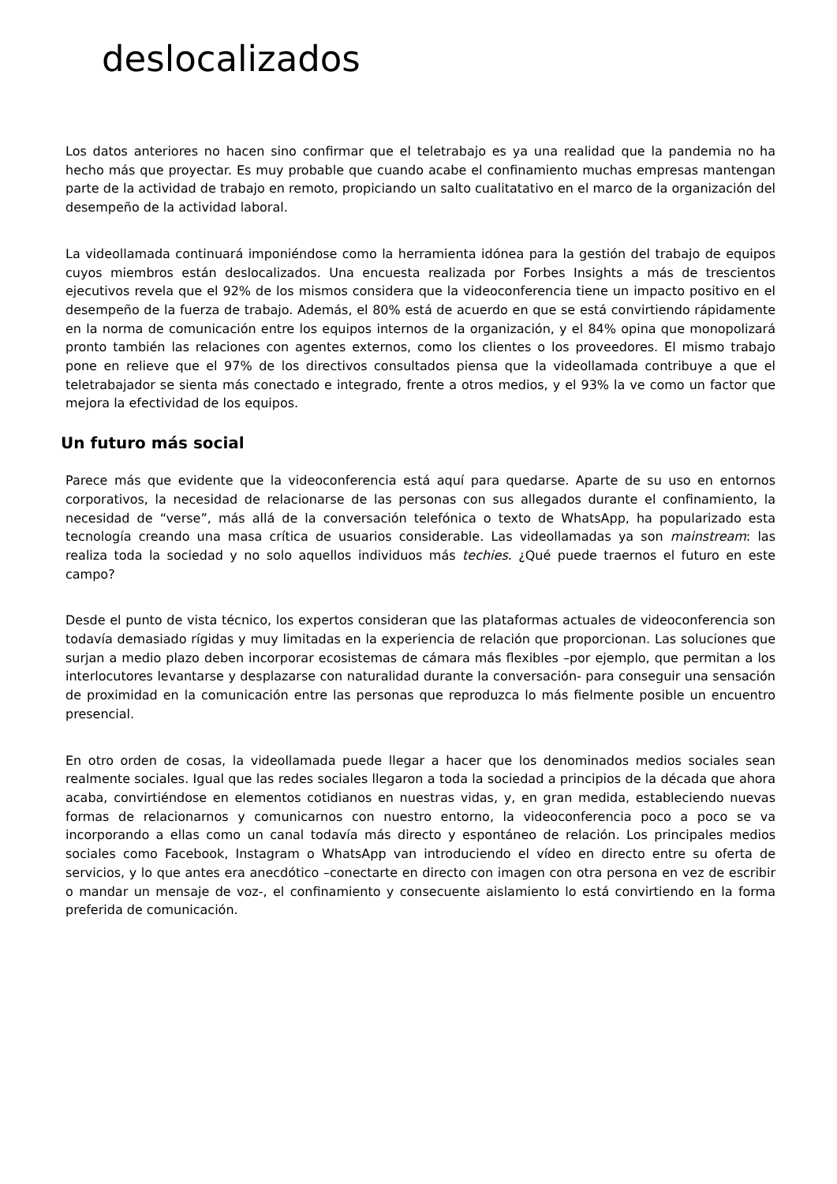deslocalizados
Los datos anteriores no hacen sino confirmar que el teletrabajo es ya una realidad que la pandemia no ha hecho más que proyectar. Es muy probable que cuando acabe el confinamiento muchas empresas mantengan parte de la actividad de trabajo en remoto, propiciando un salto cualitatativo en el marco de la organización del desempeño de la actividad laboral.
La videollamada continuará imponiéndose como la herramienta idónea para la gestión del trabajo de equipos cuyos miembros están deslocalizados. Una encuesta realizada por Forbes Insights a más de trescientos ejecutivos revela que el 92% de los mismos considera que la videoconferencia tiene un impacto positivo en el desempeño de la fuerza de trabajo. Además, el 80% está de acuerdo en que se está convirtiendo rápidamente en la norma de comunicación entre los equipos internos de la organización, y el 84% opina que monopolizará pronto también las relaciones con agentes externos, como los clientes o los proveedores. El mismo trabajo pone en relieve que el 97% de los directivos consultados piensa que la videollamada contribuye a que el teletrabajador se sienta más conectado e integrado, frente a otros medios, y el 93% la ve como un factor que mejora la efectividad de los equipos.
Un futuro más social
Parece más que evidente que la videoconferencia está aquí para quedarse. Aparte de su uso en entornos corporativos, la necesidad de relacionarse de las personas con sus allegados durante el confinamiento, la necesidad de “verse”, más allá de la conversación telefónica o texto de WhatsApp, ha popularizado esta tecnología creando una masa crítica de usuarios considerable. Las videollamadas ya son mainstream: las realiza toda la sociedad y no solo aquellos individuos más techies. ¿Qué puede traernos el futuro en este campo?
Desde el punto de vista técnico, los expertos consideran que las plataformas actuales de videoconferencia son todavía demasiado rígidas y muy limitadas en la experiencia de relación que proporcionan. Las soluciones que surjan a medio plazo deben incorporar ecosistemas de cámara más flexibles –por ejemplo, que permitan a los interlocutores levantarse y desplazarse con naturalidad durante la conversación- para conseguir una sensación de proximidad en la comunicación entre las personas que reproduzca lo más fielmente posible un encuentro presencial.
En otro orden de cosas, la videollamada puede llegar a hacer que los denominados medios sociales sean realmente sociales. Igual que las redes sociales llegaron a toda la sociedad a principios de la década que ahora acaba, convirtiéndose en elementos cotidianos en nuestras vidas, y, en gran medida, estableciendo nuevas formas de relacionarnos y comunicarnos con nuestro entorno, la videoconferencia poco a poco se va incorporando a ellas como un canal todavía más directo y espontáneo de relación. Los principales medios sociales como Facebook, Instagram o WhatsApp van introduciendo el vídeo en directo entre su oferta de servicios, y lo que antes era anecdótico –conectarte en directo con imagen con otra persona en vez de escribir o mandar un mensaje de voz-, el confinamiento y consecuente aislamiento lo está convirtiendo en la forma preferida de comunicación.